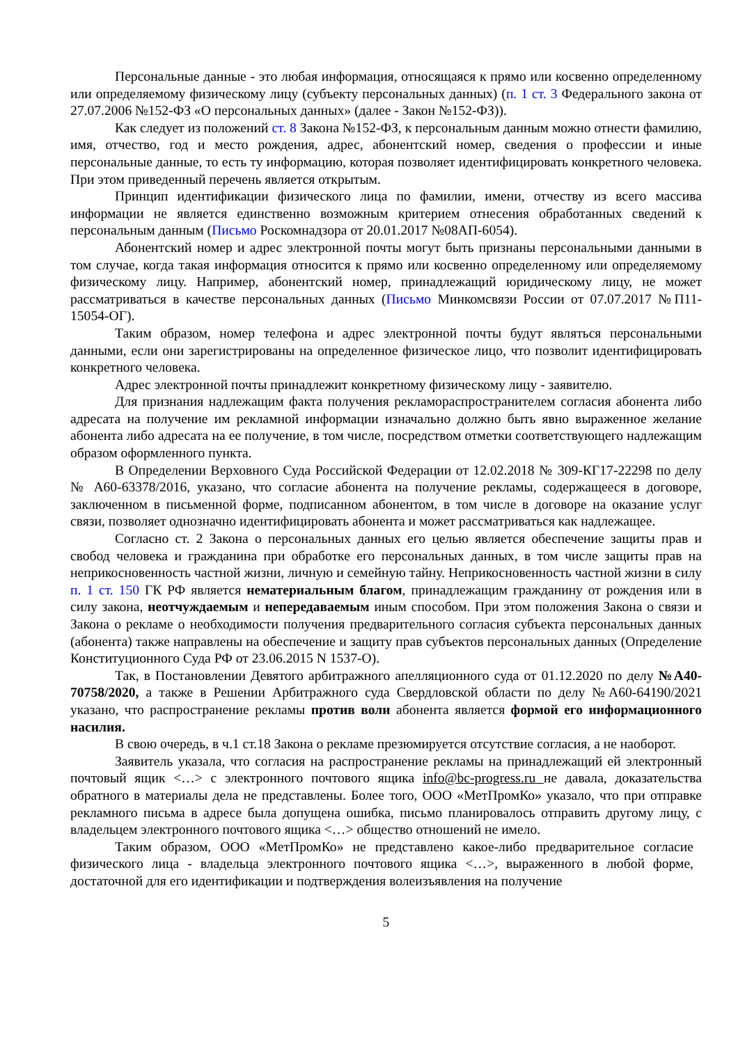Персональные данные - это любая информация, относящаяся к прямо или косвенно определенному или определяемому физическому лицу (субъекту персональных данных) (п. 1 ст. 3 Федерального закона от 27.07.2006 №152-ФЗ «О персональных данных» (далее - Закон №152-ФЗ)).
Как следует из положений ст. 8 Закона №152-ФЗ, к персональным данным можно отнести фамилию, имя, отчество, год и место рождения, адрес, абонентский номер, сведения о профессии и иные персональные данные, то есть ту информацию, которая позволяет идентифицировать конкретного человека. При этом приведенный перечень является открытым.
Принцип идентификации физического лица по фамилии, имени, отчеству из всего массива информации не является единственно возможным критерием отнесения обработанных сведений к персональным данным (Письмо Роскомнадзора от 20.01.2017 №08АП-6054).
Абонентский номер и адрес электронной почты могут быть признаны персональными данными в том случае, когда такая информация относится к прямо или косвенно определенному или определяемому физическому лицу. Например, абонентский номер, принадлежащий юридическому лицу, не может рассматриваться в качестве персональных данных (Письмо Минкомсвязи России от 07.07.2017 №П11-15054-ОГ).
Таким образом, номер телефона и адрес электронной почты будут являться персональными данными, если они зарегистрированы на определенное физическое лицо, что позволит идентифицировать конкретного человека.
Адрес электронной почты принадлежит конкретному физическому лицу - заявителю.
Для признания надлежащим факта получения рекламораспространителем согласия абонента либо адресата на получение им рекламной информации изначально должно быть явно выраженное желание абонента либо адресата на ее получение, в том числе, посредством отметки соответствующего надлежащим образом оформленного пункта.
В Определении Верховного Суда Российской Федерации от 12.02.2018 № 309-КГ17-22298 по делу № А60-63378/2016, указано, что согласие абонента на получение рекламы, содержащееся в договоре, заключенном в письменной форме, подписанном абонентом, в том числе в договоре на оказание услуг связи, позволяет однозначно идентифицировать абонента и может рассматриваться как надлежащее.
Согласно ст. 2 Закона о персональных данных его целью является обеспечение защиты прав и свобод человека и гражданина при обработке его персональных данных, в том числе защиты прав на неприкосновенность частной жизни, личную и семейную тайну. Неприкосновенность частной жизни в силу п. 1 ст. 150 ГК РФ является нематериальным благом, принадлежащим гражданину от рождения или в силу закона, неотчуждаемым и непередаваемым иным способом. При этом положения Закона о связи и Закона о рекламе о необходимости получения предварительного согласия субъекта персональных данных (абонента) также направлены на обеспечение и защиту прав субъектов персональных данных (Определение Конституционного Суда РФ от 23.06.2015 N 1537-О).
Так, в Постановлении Девятого арбитражного апелляционного суда от 01.12.2020 по делу №А40-70758/2020, а также в Решении Арбитражного суда Свердловской области по делу №А60-64190/2021 указано, что распространение рекламы против воли абонента является формой его информационного насилия.
В свою очередь, в ч.1 ст.18 Закона о рекламе презюмируется отсутствие согласия, а не наоборот.
Заявитель указала, что согласия на распространение рекламы на принадлежащий ей электронный почтовый ящик <…> с электронного почтового ящика info@bc-progress.ru не давала, доказательства обратного в материалы дела не представлены. Более того, ООО «МетПромКо» указало, что при отправке рекламного письма в адресе была допущена ошибка, письмо планировалось отправить другому лицу, с владельцем электронного почтового ящика <…> общество отношений не имело.
Таким образом, ООО «МетПромКо» не представлено какое-либо предварительное согласие физического лица - владельца электронного почтового ящика <…>, выраженного в любой форме, достаточной для его идентификации и подтверждения волеизъявления на получение
5